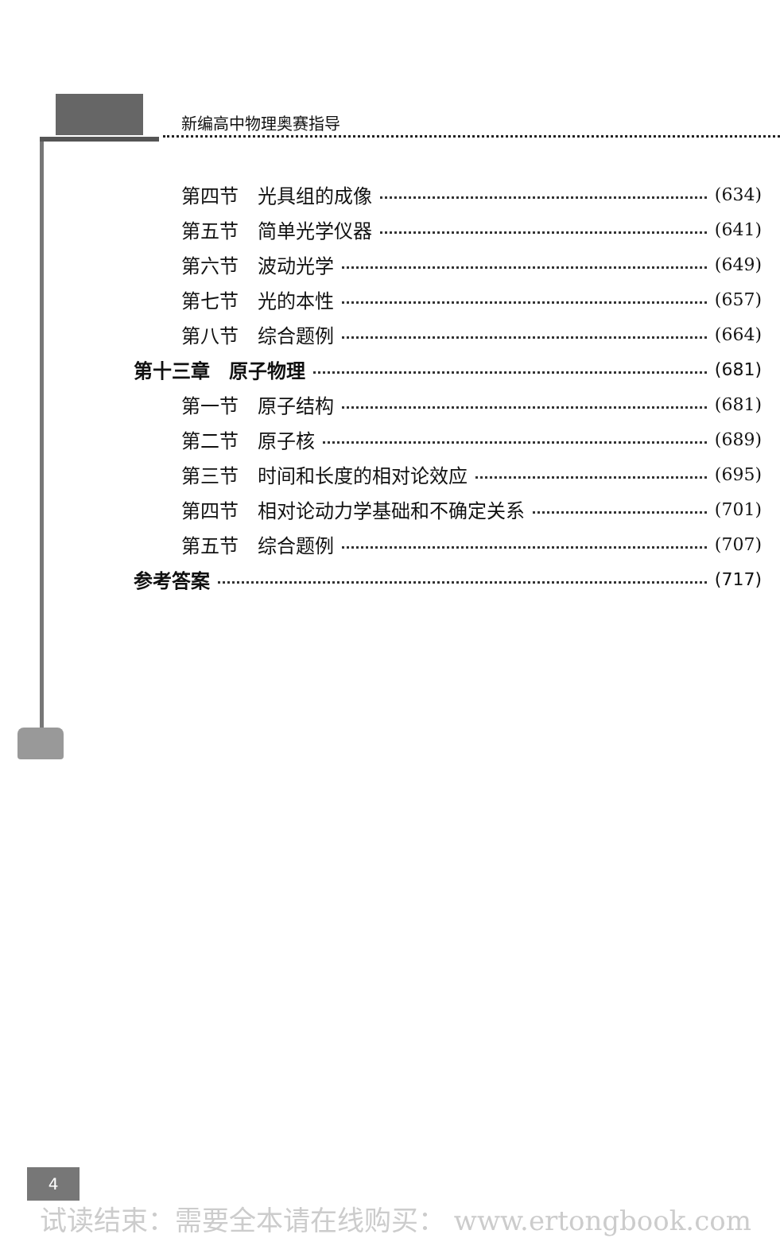新编高中物理奥赛指导
第四节　光具组的成像 (634)
第五节　简单光学仪器 (641)
第六节　波动光学 (649)
第七节　光的本性 (657)
第八节　综合题例 (664)
第十三章　原子物理 (681)
第一节　原子结构 (681)
第二节　原子核 (689)
第三节　时间和长度的相对论效应 (695)
第四节　相对论动力学基础和不确定关系 (701)
第五节　综合题例 (707)
参考答案 (717)
4
试读结束：需要全本请在线购买： www.ertongbook.com